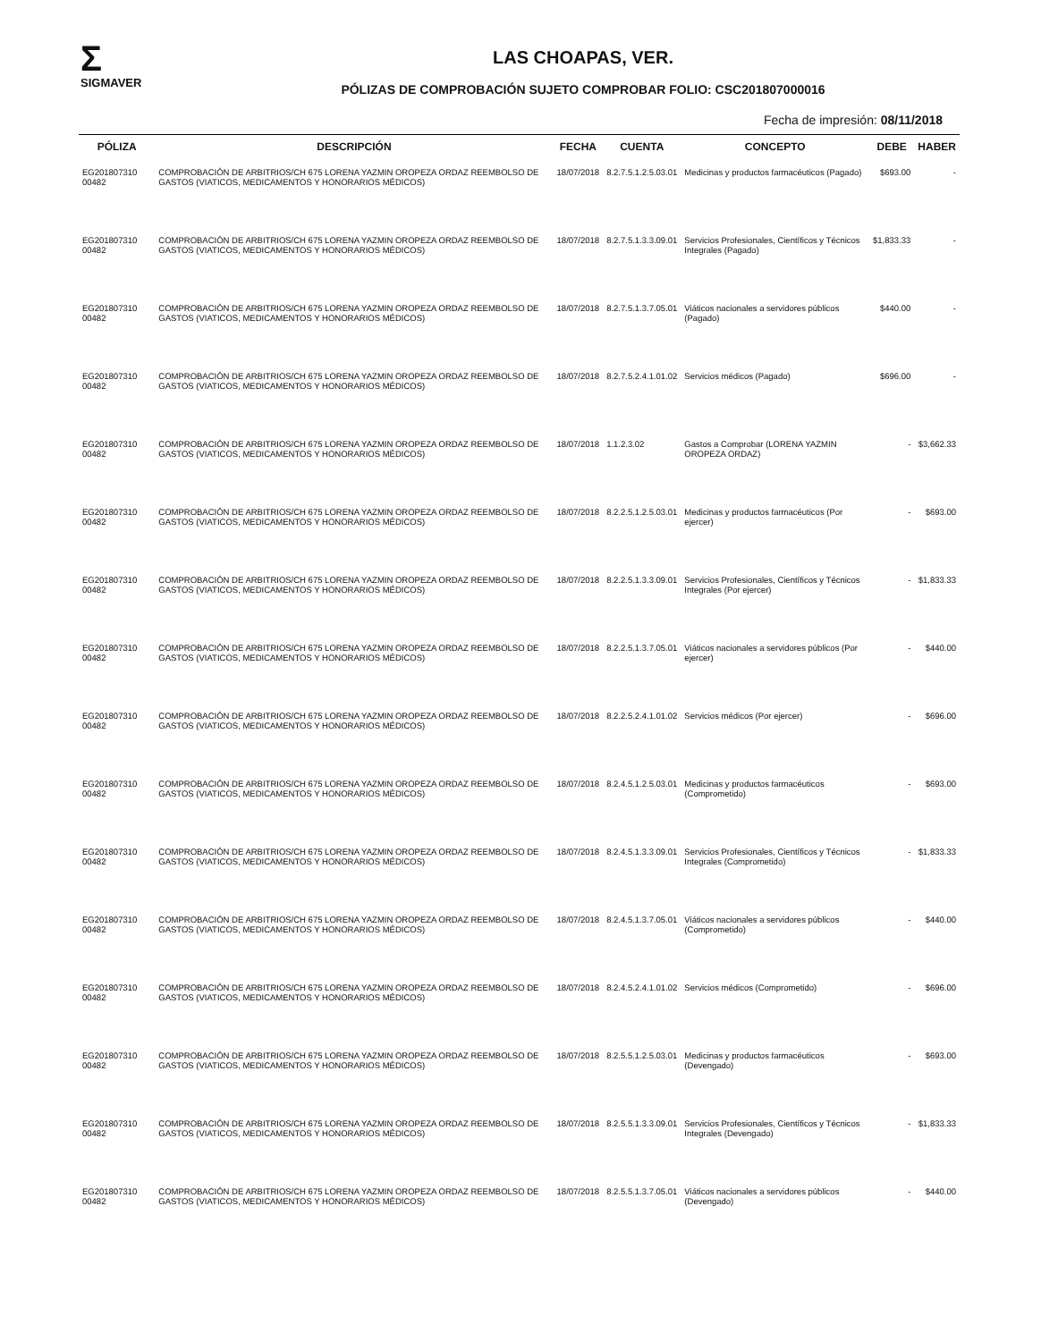Σ
SIGMAVER
LAS CHOAPAS, VER.
PÓLIZAS DE COMPROBACIÓN SUJETO COMPROBAR FOLIO: CSC201807000016
Fecha de impresión: 08/11/2018
| PÓLIZA | DESCRIPCIÓN | FECHA | CUENTA | CONCEPTO | DEBE | HABER |
| --- | --- | --- | --- | --- | --- | --- |
| EG201807310 00482 | COMPROBACIÓN DE ARBITRIOS/CH 675 LORENA YAZMIN OROPEZA ORDAZ REEMBOLSO DE GASTOS (VIATICOS, MEDICAMENTOS Y HONORARIOS MÉDICOS) | 18/07/2018 | 8.2.7.5.1.2.5.03.01 | Medicinas y productos farmacéuticos (Pagado) | $693.00 | - |
| EG201807310 00482 | COMPROBACIÓN DE ARBITRIOS/CH 675 LORENA YAZMIN OROPEZA ORDAZ REEMBOLSO DE GASTOS (VIATICOS, MEDICAMENTOS Y HONORARIOS MÉDICOS) | 18/07/2018 | 8.2.7.5.1.3.3.09.01 | Servicios Profesionales, Científicos y Técnicos Integrales (Pagado) | $1,833.33 | - |
| EG201807310 00482 | COMPROBACIÓN DE ARBITRIOS/CH 675 LORENA YAZMIN OROPEZA ORDAZ REEMBOLSO DE GASTOS (VIATICOS, MEDICAMENTOS Y HONORARIOS MÉDICOS) | 18/07/2018 | 8.2.7.5.1.3.7.05.01 | Viáticos nacionales a servidores públicos (Pagado) | $440.00 | - |
| EG201807310 00482 | COMPROBACIÓN DE ARBITRIOS/CH 675 LORENA YAZMIN OROPEZA ORDAZ REEMBOLSO DE GASTOS (VIATICOS, MEDICAMENTOS Y HONORARIOS MÉDICOS) | 18/07/2018 | 8.2.7.5.2.4.1.01.02 | Servicios médicos (Pagado) | $696.00 | - |
| EG201807310 00482 | COMPROBACIÓN DE ARBITRIOS/CH 675 LORENA YAZMIN OROPEZA ORDAZ REEMBOLSO DE GASTOS (VIATICOS, MEDICAMENTOS Y HONORARIOS MÉDICOS) | 18/07/2018 | 1.1.2.3.02 | Gastos a Comprobar (LORENA YAZMIN OROPEZA ORDAZ) | - | $3,662.33 |
| EG201807310 00482 | COMPROBACIÓN DE ARBITRIOS/CH 675 LORENA YAZMIN OROPEZA ORDAZ REEMBOLSO DE GASTOS (VIATICOS, MEDICAMENTOS Y HONORARIOS MÉDICOS) | 18/07/2018 | 8.2.2.5.1.2.5.03.01 | Medicinas y productos farmacéuticos (Por ejercer) | - | $693.00 |
| EG201807310 00482 | COMPROBACIÓN DE ARBITRIOS/CH 675 LORENA YAZMIN OROPEZA ORDAZ REEMBOLSO DE GASTOS (VIATICOS, MEDICAMENTOS Y HONORARIOS MÉDICOS) | 18/07/2018 | 8.2.2.5.1.3.3.09.01 | Servicios Profesionales, Científicos y Técnicos Integrales (Por ejercer) | - | $1,833.33 |
| EG201807310 00482 | COMPROBACIÓN DE ARBITRIOS/CH 675 LORENA YAZMIN OROPEZA ORDAZ REEMBOLSO DE GASTOS (VIATICOS, MEDICAMENTOS Y HONORARIOS MÉDICOS) | 18/07/2018 | 8.2.2.5.1.3.7.05.01 | Viáticos nacionales a servidores públicos (Por ejercer) | - | $440.00 |
| EG201807310 00482 | COMPROBACIÓN DE ARBITRIOS/CH 675 LORENA YAZMIN OROPEZA ORDAZ REEMBOLSO DE GASTOS (VIATICOS, MEDICAMENTOS Y HONORARIOS MÉDICOS) | 18/07/2018 | 8.2.2.5.2.4.1.01.02 | Servicios médicos (Por ejercer) | - | $696.00 |
| EG201807310 00482 | COMPROBACIÓN DE ARBITRIOS/CH 675 LORENA YAZMIN OROPEZA ORDAZ REEMBOLSO DE GASTOS (VIATICOS, MEDICAMENTOS Y HONORARIOS MÉDICOS) | 18/07/2018 | 8.2.4.5.1.2.5.03.01 | Medicinas y productos farmacéuticos (Comprometido) | - | $693.00 |
| EG201807310 00482 | COMPROBACIÓN DE ARBITRIOS/CH 675 LORENA YAZMIN OROPEZA ORDAZ REEMBOLSO DE GASTOS (VIATICOS, MEDICAMENTOS Y HONORARIOS MÉDICOS) | 18/07/2018 | 8.2.4.5.1.3.3.09.01 | Servicios Profesionales, Científicos y Técnicos Integrales (Comprometido) | - | $1,833.33 |
| EG201807310 00482 | COMPROBACIÓN DE ARBITRIOS/CH 675 LORENA YAZMIN OROPEZA ORDAZ REEMBOLSO DE GASTOS (VIATICOS, MEDICAMENTOS Y HONORARIOS MÉDICOS) | 18/07/2018 | 8.2.4.5.1.3.7.05.01 | Viáticos nacionales a servidores públicos (Comprometido) | - | $440.00 |
| EG201807310 00482 | COMPROBACIÓN DE ARBITRIOS/CH 675 LORENA YAZMIN OROPEZA ORDAZ REEMBOLSO DE GASTOS (VIATICOS, MEDICAMENTOS Y HONORARIOS MÉDICOS) | 18/07/2018 | 8.2.4.5.2.4.1.01.02 | Servicios médicos (Comprometido) | - | $696.00 |
| EG201807310 00482 | COMPROBACIÓN DE ARBITRIOS/CH 675 LORENA YAZMIN OROPEZA ORDAZ REEMBOLSO DE GASTOS (VIATICOS, MEDICAMENTOS Y HONORARIOS MÉDICOS) | 18/07/2018 | 8.2.5.5.1.2.5.03.01 | Medicinas y productos farmacéuticos (Devengado) | - | $693.00 |
| EG201807310 00482 | COMPROBACIÓN DE ARBITRIOS/CH 675 LORENA YAZMIN OROPEZA ORDAZ REEMBOLSO DE GASTOS (VIATICOS, MEDICAMENTOS Y HONORARIOS MÉDICOS) | 18/07/2018 | 8.2.5.5.1.3.3.09.01 | Servicios Profesionales, Científicos y Técnicos Integrales (Devengado) | - | $1,833.33 |
| EG201807310 00482 | COMPROBACIÓN DE ARBITRIOS/CH 675 LORENA YAZMIN OROPEZA ORDAZ REEMBOLSO DE GASTOS (VIATICOS, MEDICAMENTOS Y HONORARIOS MÉDICOS) | 18/07/2018 | 8.2.5.5.1.3.7.05.01 | Viáticos nacionales a servidores públicos (Devengado) | - | $440.00 |